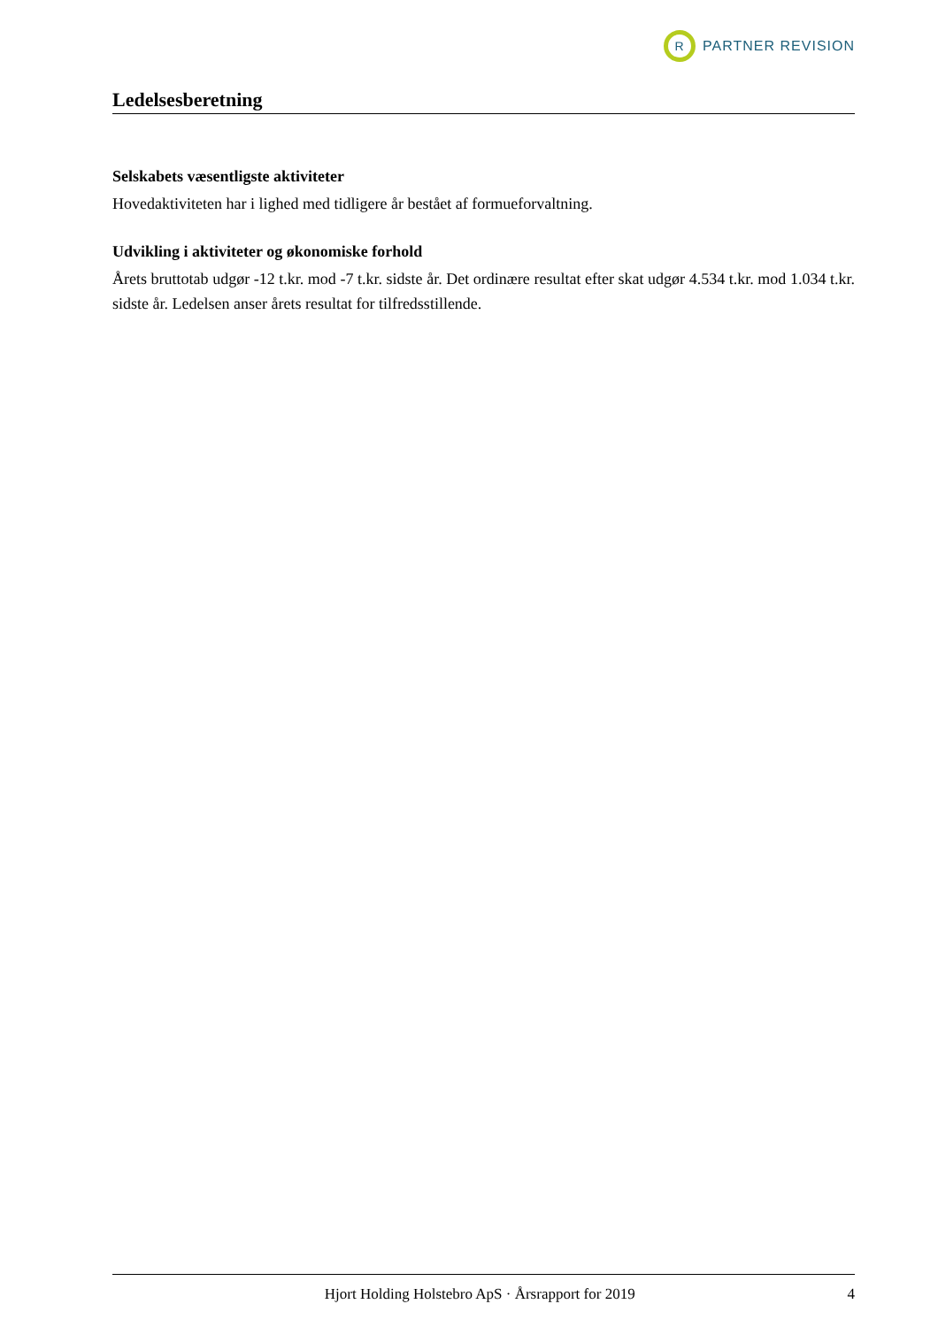R
PARTNER REVISION
Ledelsesberetning
Selskabets væsentligste aktiviteter
Hovedaktiviteten har i lighed med tidligere år bestået af formueforvaltning.
Udvikling i aktiviteter og økonomiske forhold
Årets bruttotab udgør -12 t.kr. mod -7 t.kr. sidste år. Det ordinære resultat efter skat udgør 4.534 t.kr. mod 1.034 t.kr. sidste år. Ledelsen anser årets resultat for tilfredsstillende.
Hjort Holding Holstebro ApS · Årsrapport for 2019 4